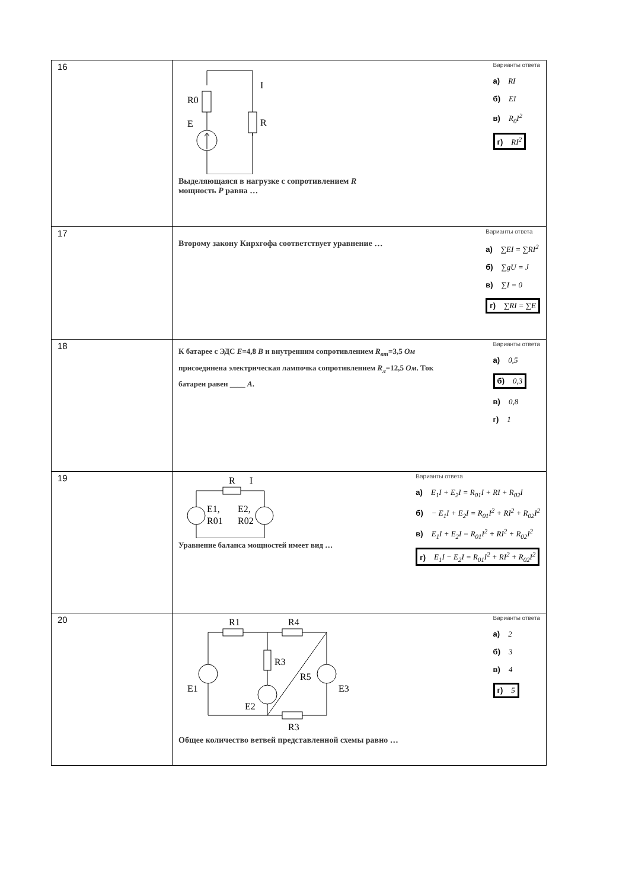| 16 | R0 E I R Выделяющаяся в нагрузке с сопротивлением R мощность P равна … Варианты ответа а) RI б) EI в) R<sub>0</sub>I<sup>2</sup> г) RI<sup>2</sup> |
| 17 | Второму закону Кирхгофа соответствует уравнение … Варианты ответа а) ∑EI = ∑RI<sup>2</sup> б) ∑gU = J в) ∑I = 0 г) ∑RI = ∑E |
| 18 | К батарее с ЭДС E =4,8 В и внутренним сопротивлением R<sub>вт</sub> =3,5 Ом присоединена электрическая лампочка сопротивлением R<sub>л</sub> =12,5 Ом . Ток батареи равен ____ А . Варианты ответа а) 0,5 б) 0,3 в) 0,8 г) 1 |
| 19 | R I E1, R01 E2, R02 Уравнение баланса мощностей имеет вид … Варианты ответа а) E<sub>1</sub>I + E<sub>2</sub>I = R<sub>01</sub>I + RI + R<sub>02</sub>I б) − E<sub>1</sub>I + E<sub>2</sub>I = R<sub>01</sub>I<sup>2</sup> + RI<sup>2</sup> + R<sub>02</sub>I<sup>2</sup> в) E<sub>1</sub>I + E<sub>2</sub>I = R<sub>01</sub>I<sup>2</sup> + RI<sup>2</sup> + R<sub>02</sub>I<sup>2</sup> г) E<sub>1</sub>I − E<sub>2</sub>I = R<sub>01</sub>I<sup>2</sup> + RI<sup>2</sup> + R<sub>02</sub>I<sup>2</sup> |
| 20 | R1 R4 R3 R5 E1 E2 E3 R3 Общее количество ветвей представленной схемы равно … Варианты ответа а) 2 б) 3 в) 4 г) 5 |